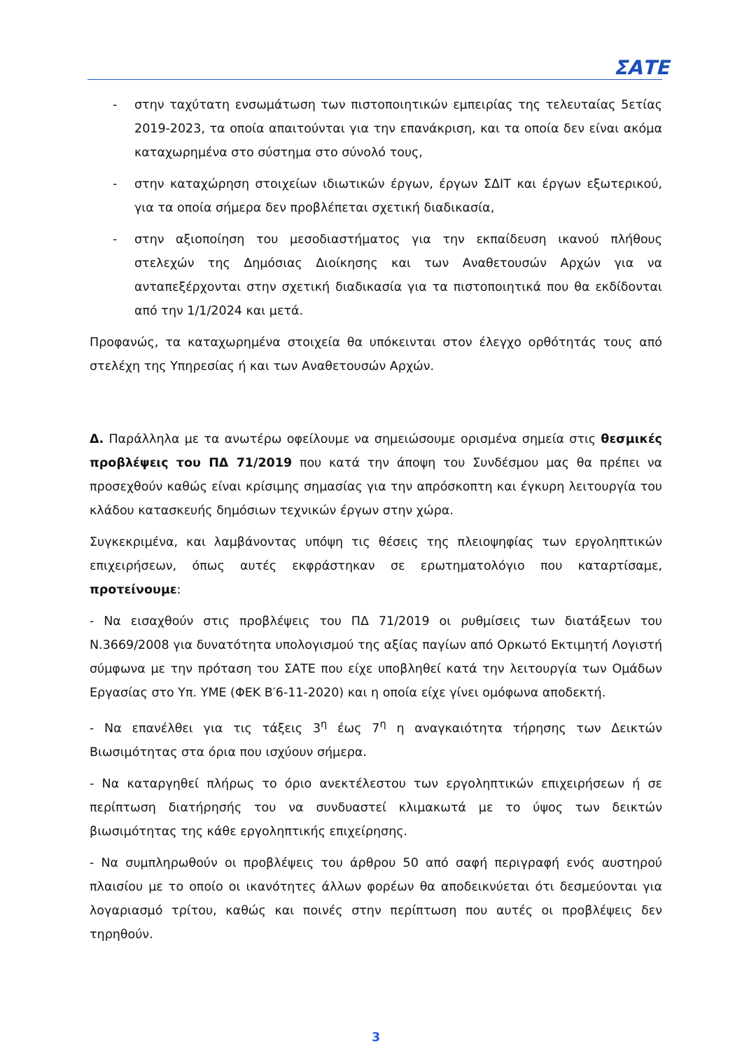ΣΑΤΕ
- στην ταχύτατη ενσωμάτωση των πιστοποιητικών εμπειρίας της τελευταίας 5ετίας 2019-2023, τα οποία απαιτούνται για την επανάκριση, και τα οποία δεν είναι ακόμα καταχωρημένα στο σύστημα στο σύνολό τους,
- στην καταχώρηση στοιχείων ιδιωτικών έργων, έργων ΣΔΙΤ και έργων εξωτερικού, για τα οποία σήμερα δεν προβλέπεται σχετική διαδικασία,
- στην αξιοποίηση του μεσοδιαστήματος για την εκπαίδευση ικανού πλήθους στελεχών της Δημόσιας Διοίκησης και των Αναθετουσών Αρχών για να ανταπεξέρχονται στην σχετική διαδικασία για τα πιστοποιητικά που θα εκδίδονται από την 1/1/2024 και μετά.
Προφανώς, τα καταχωρημένα στοιχεία θα υπόκεινται στον έλεγχο ορθότητάς τους από στελέχη της Υπηρεσίας ή και των Αναθετουσών Αρχών.
Δ. Παράλληλα με τα ανωτέρω οφείλουμε να σημειώσουμε ορισμένα σημεία στις θεσμικές προβλέψεις του ΠΔ 71/2019 που κατά την άποψη του Συνδέσμου μας θα πρέπει να προσεχθούν καθώς είναι κρίσιμης σημασίας για την απρόσκοπτη και έγκυρη λειτουργία του κλάδου κατασκευής δημόσιων τεχνικών έργων στην χώρα.
Συγκεκριμένα, και λαμβάνοντας υπόψη τις θέσεις της πλειοψηφίας των εργοληπτικών επιχειρήσεων, όπως αυτές εκφράστηκαν σε ερωτηματολόγιο που καταρτίσαμε, προτείνουμε:
- Να εισαχθούν στις προβλέψεις του ΠΔ 71/2019 οι ρυθμίσεις των διατάξεων του Ν.3669/2008 για δυνατότητα υπολογισμού της αξίας παγίων από Ορκωτό Εκτιμητή Λογιστή σύμφωνα με την πρόταση του ΣΑΤΕ που είχε υποβληθεί κατά την λειτουργία των Ομάδων Εργασίας στο Υπ. ΥΜΕ (ΦΕΚ Β′6-11-2020) και η οποία είχε γίνει ομόφωνα αποδεκτή.
- Να επανέλθει για τις τάξεις 3<sup>η</sup> έως 7<sup>η</sup> η αναγκαιότητα τήρησης των Δεικτών Βιωσιμότητας στα όρια που ισχύουν σήμερα.
- Να καταργηθεί πλήρως το όριο ανεκτέλεστου των εργοληπτικών επιχειρήσεων ή σε περίπτωση διατήρησής του να συνδυαστεί κλιμακωτά με το ύψος των δεικτών βιωσιμότητας της κάθε εργοληπτικής επιχείρησης.
- Να συμπληρωθούν οι προβλέψεις του άρθρου 50 από σαφή περιγραφή ενός αυστηρού πλαισίου με το οποίο οι ικανότητες άλλων φορέων θα αποδεικνύεται ότι δεσμεύονται για λογαριασμό τρίτου, καθώς και ποινές στην περίπτωση που αυτές οι προβλέψεις δεν τηρηθούν.
3